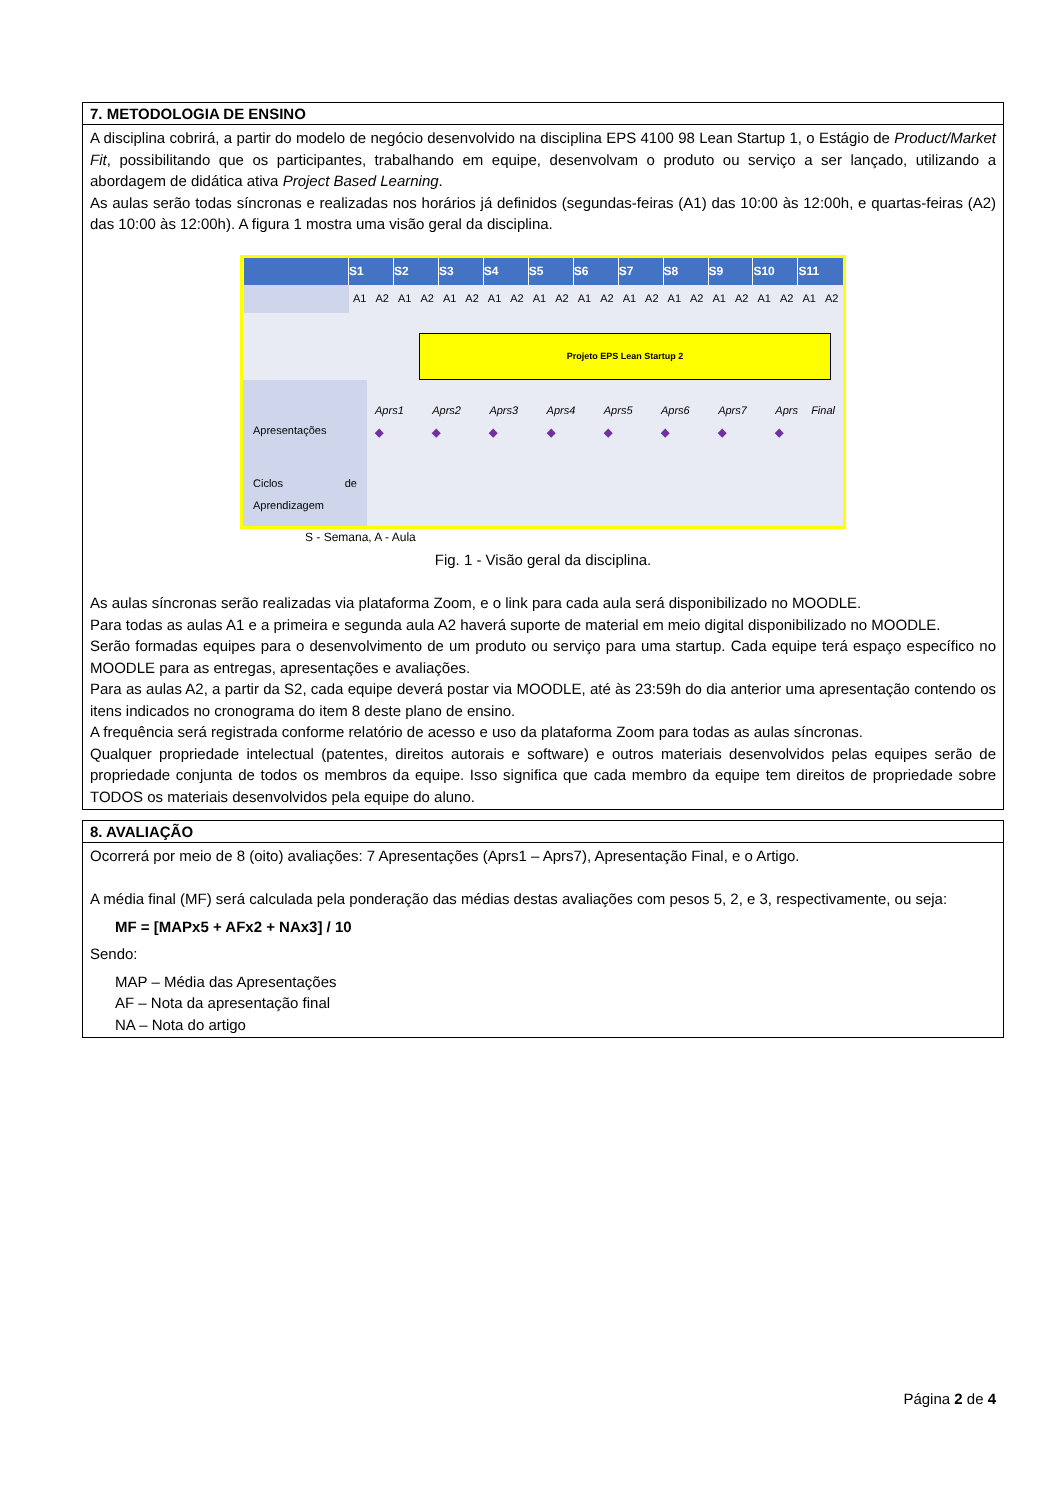7. METODOLOGIA DE ENSINO
A disciplina cobrirá, a partir do modelo de negócio desenvolvido na disciplina EPS 4100 98 Lean Startup 1, o Estágio de Product/Market Fit, possibilitando que os participantes, trabalhando em equipe, desenvolvam o produto ou serviço a ser lançado, utilizando a abordagem de didática ativa Project Based Learning.
As aulas serão todas síncronas e realizadas nos horários já definidos (segundas-feiras (A1) das 10:00 às 12:00h, e quartas-feiras (A2) das 10:00 às 12:00h). A figura 1 mostra uma visão geral da disciplina.
| | S1 | | S2 | | S3 | | S4 | | S5 | | S6 | | S7 | | S8 | | S9 | | S10 | | S11 | |
| --- | --- | --- | --- | --- | --- | --- | --- | --- | --- | --- | --- | --- | --- | --- | --- | --- | --- | --- | --- | --- | --- | --- |
| | A1 | A2 | A1 | A2 | A1 | A2 | A1 | A2 | A1 | A2 | A1 | A2 | A1 | A2 | A1 | A2 | A1 | A2 | A1 | A2 | A1 | A2 |
Projeto EPS Lean Startup 2
Apresentações
Aprs1 ◆ Aprs2 ◆ Aprs3 ◆ Aprs4 ◆ Aprs5 ◆ Aprs6 ◆ Aprs7 ◆ Aprs Final ◆
Ciclos de Aprendizagem
S - Semana, A - Aula
Fig. 1 - Visão geral da disciplina.
As aulas síncronas serão realizadas via plataforma Zoom, e o link para cada aula será disponibilizado no MOODLE.
Para todas as aulas A1 e a primeira e segunda aula A2 haverá suporte de material em meio digital disponibilizado no MOODLE.
Serão formadas equipes para o desenvolvimento de um produto ou serviço para uma startup. Cada equipe terá espaço específico no MOODLE para as entregas, apresentações e avaliações.
Para as aulas A2, a partir da S2, cada equipe deverá postar via MOODLE, até às 23:59h do dia anterior uma apresentação contendo os itens indicados no cronograma do item 8 deste plano de ensino.
A frequência será registrada conforme relatório de acesso e uso da plataforma Zoom para todas as aulas síncronas.
Qualquer propriedade intelectual (patentes, direitos autorais e software) e outros materiais desenvolvidos pelas equipes serão de propriedade conjunta de todos os membros da equipe. Isso significa que cada membro da equipe tem direitos de propriedade sobre TODOS os materiais desenvolvidos pela equipe do aluno.
8. AVALIAÇÃO
Ocorrerá por meio de 8 (oito) avaliações: 7 Apresentações (Aprs1 – Aprs7), Apresentação Final, e o Artigo.
A média final (MF) será calculada pela ponderação das médias destas avaliações com pesos 5, 2, e 3, respectivamente, ou seja:
MF = [MAPx5 + AFx2 + NAx3] / 10
Sendo:
MAP – Média das Apresentações
AF – Nota da apresentação final
NA – Nota do artigo
Página 2 de 4